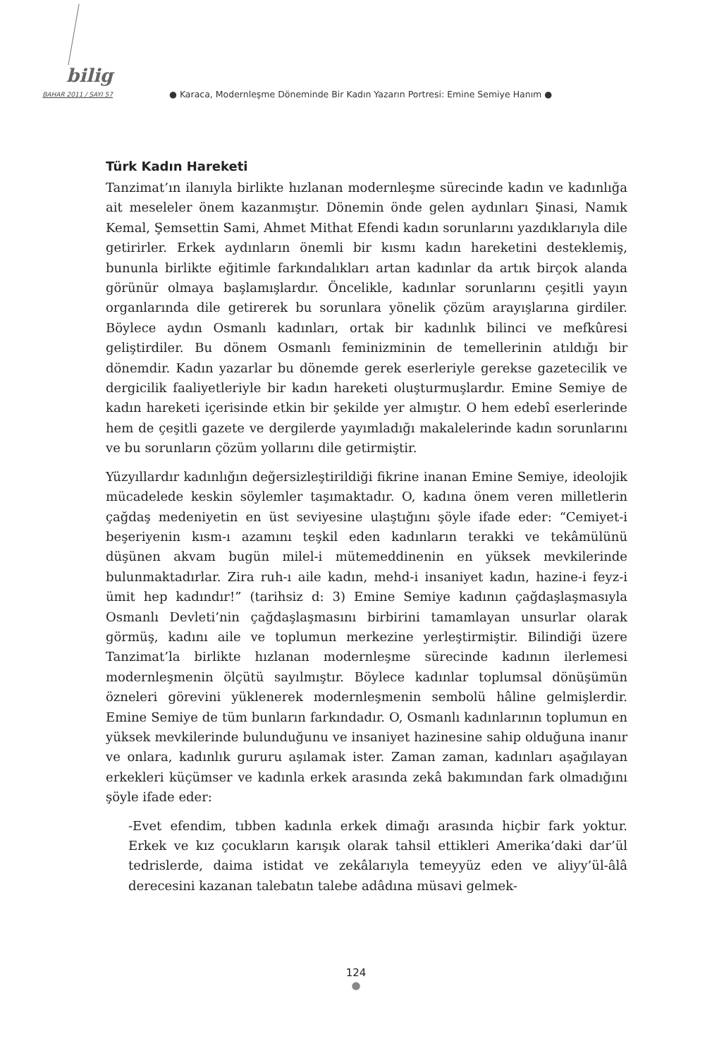bilig
BAHAR 2011 / SAYI 57
● Karaca, Modernleşme Döneminde Bir Kadın Yazarın Portresi: Emine Semiye Hanım ●
Türk Kadın Hareketi
Tanzimat’ın ilanıyla birlikte hızlanan modernleşme sürecinde kadın ve kadınlığa ait meseleler önem kazanmıştır. Dönemin önde gelen aydınları Şinasi, Namık Kemal, Şemsettin Sami, Ahmet Mithat Efendi kadın sorunlarını yazdıklarıyla dile getirirler. Erkek aydınların önemli bir kısmı kadın hareketini desteklemiş, bununla birlikte eğitimle farkındalıkları artan kadınlar da artık birçok alanda görünür olmaya başlamışlardır. Öncelikle, kadınlar sorunlarını çeşitli yayın organlarında dile getirerek bu sorunlara yönelik çözüm arayışlarına girdiler. Böylece aydın Osmanlı kadınları, ortak bir kadınlık bilinci ve mefkûresi geliştirdiler. Bu dönem Osmanlı feminizminin de temellerinin atıldığı bir dönemdir. Kadın yazarlar bu dönemde gerek eserleriyle gerekse gazetecilik ve dergicilik faaliyetleriyle bir kadın hareketi oluşturmuşlardır. Emine Semiye de kadın hareketi içerisinde etkin bir şekilde yer almıştır. O hem edebî eserlerinde hem de çeşitli gazete ve dergilerde yayımladığı makalelerinde kadın sorunlarını ve bu sorunların çözüm yollarını dile getirmiştir.
Yüzyıllardır kadınlığın değersizleştirildiği fikrine inanan Emine Semiye, ideolojik mücadelede keskin söylemler taşımaktadır. O, kadına önem veren milletlerin çağdaş medeniyetin en üst seviyesine ulaştığını şöyle ifade eder: “Cemiyet-i beşeriyenin kısm-ı azamını teşkil eden kadınların terakki ve tekâmülünü düşünen akvam bugün milel-i mütemeddinenin en yüksek mevkilerinde bulunmaktadırlar. Zira ruh-ı aile kadın, mehd-i insaniyet kadın, hazine-i feyz-i ümit hep kadındır!” (tarihsiz d: 3) Emine Semiye kadının çağdaşlaşmasıyla Osmanlı Devleti’nin çağdaşlaşmasını birbirini tamamlayan unsurlar olarak görmüş, kadını aile ve toplumun merkezine yerleştirmiştir. Bilindiği üzere Tanzimat’la birlikte hızlanan modernleşme sürecinde kadının ilerlemesi modernleşmenin ölçütü sayılmıştır. Böylece kadınlar toplumsal dönüşümün özneleri görevini yüklenerek modernleşmenin sembolü hâline gelmişlerdir. Emine Semiye de tüm bunların farkındadır. O, Osmanlı kadınlarının toplumun en yüksek mevkilerinde bulunduğunu ve insaniyet hazinesine sahip olduğuna inanır ve onlara, kadınlık gururu aşılamak ister. Zaman zaman, kadınları aşağılayan erkekleri küçümser ve kadınla erkek arasında zekâ bakımından fark olmadığını şöyle ifade eder:
-Evet efendim, tıbben kadınla erkek dimağı arasında hiçbir fark yoktur. Erkek ve kız çocukların karışık olarak tahsil ettikleri Amerika’daki dar’ül tedrislerde, daima istidat ve zekâlarıyla temeyyüz eden ve aliyy’ül-âlâ derecesini kazanan talebatın talebe adâdına müsavi gelmek-
124
●